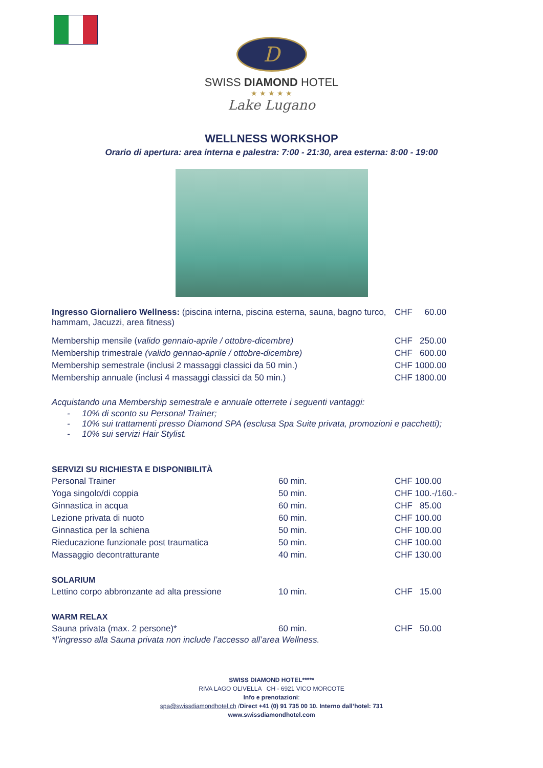D
SWISS DIAMOND HOTEL
★ ★ ★ ★ ★
Lake Lugano
WELLNESS WORKSHOP
Orario di apertura: area interna e palestra: 7:00 - 21:30, area esterna: 8:00 - 19:00
| Ingresso Giornaliero Wellness: (piscina interna, piscina esterna, sauna, bagno turco, hammam, Jacuzzi, area fitness) | CHF 60.00 |
| Membership mensile ( valido gennaio-aprile / ottobre-dicembre) | CHF 250.00 |
| Membership trimestrale (valido gennao-aprile / ottobre-dicembre) | CHF 600.00 |
| Membership semestrale (inclusi 2 massaggi classici da 50 min.) | CHF 1000.00 |
| Membership annuale (inclusi 4 massaggi classici da 50 min.) | CHF 1800.00 |
Acquistando una Membership semestrale e annuale otterrete i seguenti vantaggi:
- 10% di sconto su Personal Trainer;
- 10% sui trattamenti presso Diamond SPA (esclusa Spa Suite privata, promozioni e pacchetti);
- 10% sui servizi Hair Stylist.
SERVIZI SU RICHIESTA E DISPONIBILITÀ
| Personal Trainer | 60 min. | CHF 100.00 |
| Yoga singolo/di coppia | 50 min. | CHF 100.-/160.- |
| Ginnastica in acqua | 60 min. | CHF 85.00 |
| Lezione privata di nuoto | 60 min. | CHF 100.00 |
| Ginnastica per la schiena | 50 min. | CHF 100.00 |
| Rieducazione funzionale post traumatica | 50 min. | CHF 100.00 |
| Massaggio decontratturante | 40 min. | CHF 130.00 |
SOLARIUM
| Lettino corpo abbronzante ad alta pressione | 10 min. | CHF 15.00 |
WARM RELAX
| Sauna privata (max. 2 persone)* | 60 min. | CHF 50.00 |
*l’ingresso alla Sauna privata non include l’accesso all’area Wellness.
SWISS DIAMOND HOTEL*****
RIVA LAGO OLIVELLA CH - 6921 VICO MORCOTE
Info e prenotazioni:
spa@swissdiamondhotel.ch /Direct +41 (0) 91 735 00 10. Interno dall’hotel: 731
www.swissdiamondhotel.com